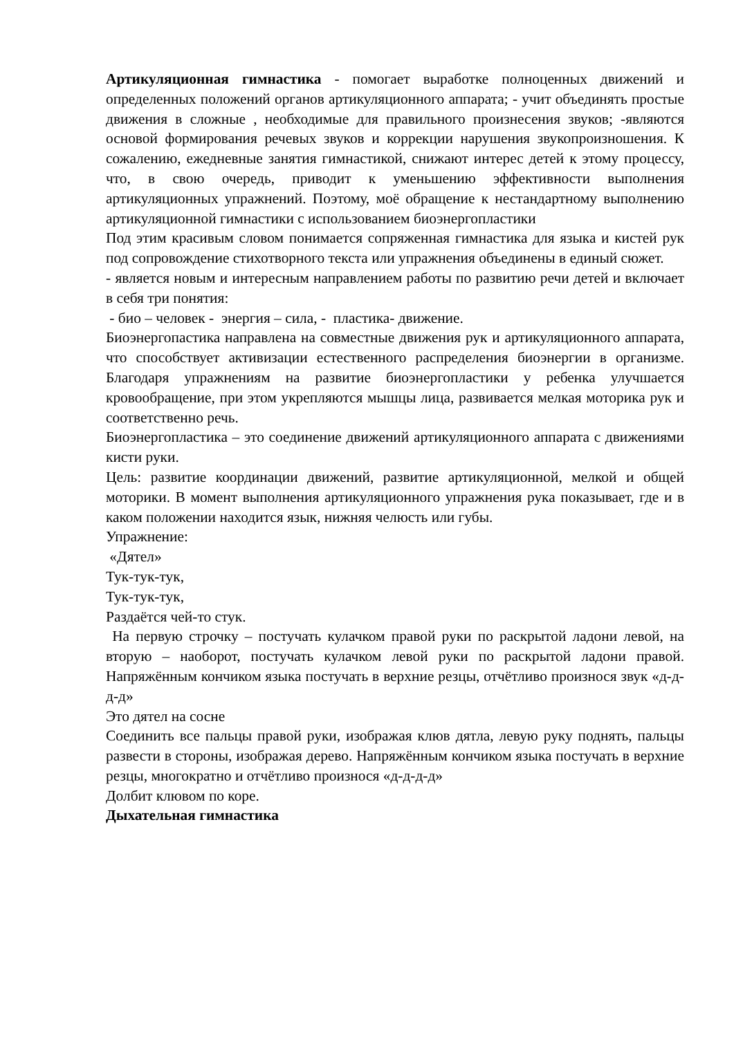Артикуляционная гимнастика - помогает выработке полноценных движений и определенных положений органов артикуляционного аппарата; - учит объединять простые движения в сложные , необходимые для правильного произнесения звуков; -являются основой формирования речевых звуков и коррекции нарушения звукопроизношения. К сожалению, ежедневные занятия гимнастикой, снижают интерес детей к этому процессу, что, в свою очередь, приводит к уменьшению эффективности выполнения артикуляционных упражнений. Поэтому, моё обращение к нестандартному выполнению артикуляционной гимнастики с использованием биоэнергопластики
Под этим красивым словом понимается сопряженная гимнастика для языка и кистей рук под сопровождение стихотворного текста или упражнения объединены в единый сюжет.
- является новым и интересным направлением работы по развитию речи детей и включает в себя три понятия:
- био – человек - энергия – сила, - пластика- движение.
Биоэнергопастика направлена на совместные движения рук и артикуляционного аппарата, что способствует активизации естественного распределения биоэнергии в организме. Благодаря упражнениям на развитие биоэнергопластики у ребенка улучшается кровообращение, при этом укрепляются мышцы лица, развивается мелкая моторика рук и соответственно речь.
Биоэнергопластика – это соединение движений артикуляционного аппарата с движениями кисти руки.
Цель: развитие координации движений, развитие артикуляционной, мелкой и общей моторики. В момент выполнения артикуляционного упражнения рука показывает, где и в каком положении находится язык, нижняя челюсть или губы.
Упражнение:
«Дятел»
Тук-тук-тук,
Тук-тук-тук,
Раздаётся чей-то стук.
На первую строчку – постучать кулачком правой руки по раскрытой ладони левой, на вторую – наоборот, постучать кулачком левой руки по раскрытой ладони правой. Напряжённым кончиком языка постучать в верхние резцы, отчётливо произнося звук «д-д-д-д»
Это дятел на сосне
Соединить все пальцы правой руки, изображая клюв дятла, левую руку поднять, пальцы развести в стороны, изображая дерево. Напряжённым кончиком языка постучать в верхние резцы, многократно и отчётливо произнося «д-д-д-д»
Долбит клювом по коре.
Дыхательная гимнастика